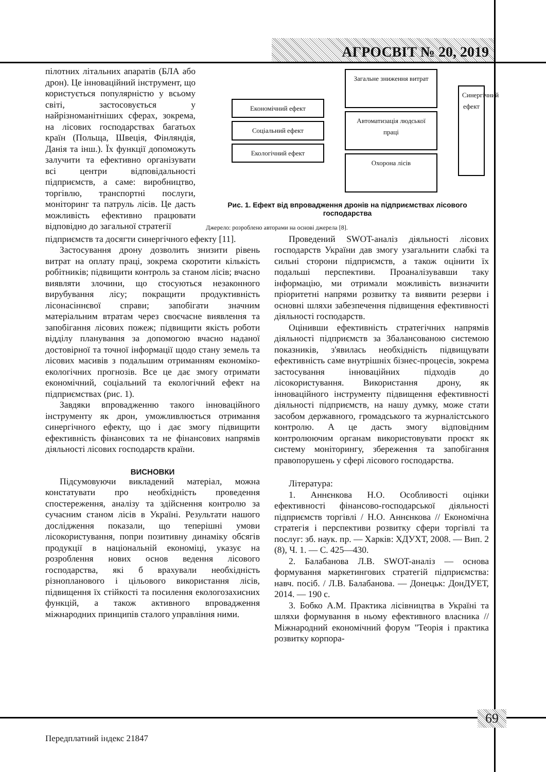АГРОСВІТ № 20, 2019
пілотних літальних апаратів (БЛА або дрон). Це інноваційний інструмент, що користується популярністю у всьому світі, застосовується у найрізноманітніших сферах, зокрема, на лісових господарствах багатьох країн (Польща, Швеція, Фінляндія, Данія та інш.). Їх функції допоможуть залучити та ефективно організувати всі центри відповідальності підприємств, а саме: виробництво, торгівлю, транспортні послуги, моніторинг та патруль лісів. Це дасть можливість ефективно працювати відповідно до загальної стратегії
Економічний ефект
Соціальний ефект
Екологічний ефект
Загальне зниження витрат
Автоматизація людської праці
Охорона лісів
Синергічний ефект
Рис. 1. Ефект від впровадження дронів на підприємствах лісового господарства
Джерело: розроблено авторами на основі джерела [8].
підприємств та досягти синергічного ефекту [11].
Застосування дрону дозволить знизити рівень витрат на оплату праці, зокрема скоротити кількість робітників; підвищити контроль за станом лісів; вчасно виявляти злочини, що стосуються незаконного вирубування лісу; покращити продуктивність лісонасіннєвої справи; запобігати значним матеріальним втратам через своєчасне виявлення та запобігання лісових пожеж; підвищити якість роботи відділу планування за допомогою вчасно наданої достовірної та точної інформації щодо стану земель та лісових масивів з подальшим отриманням економіко-екологічних прогнозів. Все це дає змогу отримати економічний, соціальний та екологічний ефект на підприємствах (рис. 1).
Завдяки впровадженню такого інноваційного інструменту як дрон, уможливлюється отримання синергічного ефекту, що і дає змогу підвищити ефективність фінансових та не фінансових напрямів діяльності лісових господарств країни.
ВИСНОВКИ
Підсумовуючи викладений матеріал, можна констатувати про необхідність проведення спостереження, аналізу та здійснення контролю за сучасним станом лісів в Україні. Результати нашого дослідження показали, що теперішні умови лісокористування, попри позитивну динаміку обсягів продукції в національній економіці, указує на розроблення нових основ ведення лісового господарства, які б врахували необхідність різнопланового і цільового використання лісів, підвищення їх стійкості та посилення екологозахисних функцій, а також активного впровадження міжнародних принципів сталого управління ними.
Проведений SWOT-аналіз діяльності лісових господарств України дав змогу узагальнити слабкі та сильні сторони підприємств, а також оцінити їх подальші перспективи. Проаналізувавши таку інформацію, ми отримали можливість визначити пріоритетні напрями розвитку та виявити резерви і основні шляхи забезпечення підвищення ефективності діяльності господарств.
Оцінивши ефективність стратегічних напрямів діяльності підприємств за Збалансованою системою показників, з'явилась необхідність підвищувати ефективність саме внутрішніх бізнес-процесів, зокрема застосування інноваційних підходів до лісокористування. Використання дрону, як інноваційного інструменту підвищення ефективності діяльності підприємств, на нашу думку, може стати засобом державного, громадського та журналістського контролю. А це дасть змогу відповідним контролюючим органам використовувати проєкт як систему моніторингу, збереження та запобігання правопорушень у сфері лісового господарства.
Література:
1. Аннєнкова Н.О. Особливості оцінки ефективності фінансово-господарської діяльності підприємств торгівлі / Н.О. Аннєнкова // Економічна стратегія і перспективи розвитку сфери торгівлі та послуг: зб. наук. пр. — Харків: ХДУХТ, 2008. — Вип. 2 (8), Ч. 1. — С. 425—430.
2. Балабанова Л.В. SWOT-аналіз — основа формування маркетингових стратегій підприємства: навч. посіб. / Л.В. Балабанова. — Донецьк: ДонДУЕТ, 2014. — 190 с.
3. Бобко А.М. Практика лісівництва в Україні та шляхи формування в ньому ефективного власника // Міжнародний економічний форум "Теорія і практика розвитку корпора-
69
Передплатний індекс 21847